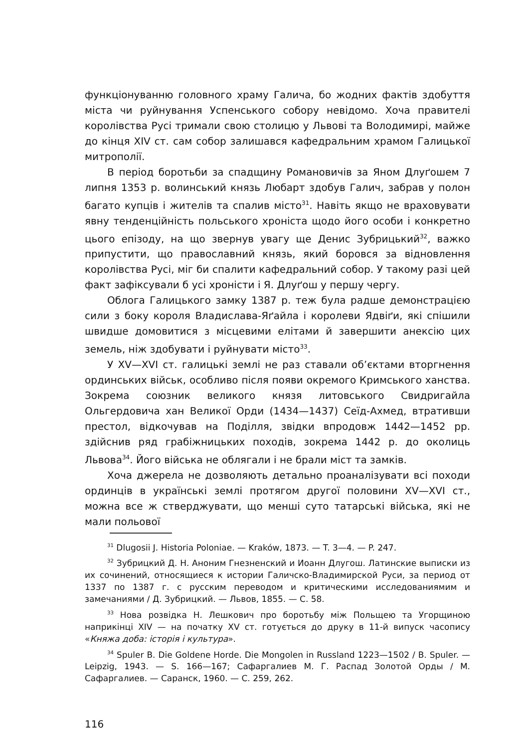функціонуванню головного храму Галича, бо жодних фактів здобуття міста чи руйнування Успенського собору невідомо. Хоча правителі королівства Русі тримали свою столицю у Львові та Володимирі, майже до кінця XIV ст. сам собор залишався кафедральним храмом Галицької митрополії.
В період боротьби за спадщину Романовичів за Яном Длуґошем 7 липня 1353 р. волинський князь Любарт здобув Галич, забрав у полон багато купців і жителів та спалив місто<sup>31</sup>. Навіть якщо не враховувати явну тенденційність польського хроніста щодо його особи і конкретно цього епізоду, на що звернув увагу ще Денис Зубрицький<sup>32</sup>, важко припустити, що православний князь, який боровся за відновлення королівства Русі, міг би спалити кафедральний собор. У такому разі цей факт зафіксували б усі хроністи і Я. Длуґош у першу чергу.
Облога Галицького замку 1387 р. теж була радше демонстрацією сили з боку короля Владислава-Яґайла і королеви Ядвіґи, які спішили швидше домовитися з місцевими елітами й завершити анексію цих земель, ніж здобувати і руйнувати місто<sup>33</sup>.
У XV—XVI ст. галицькі землі не раз ставали об’єктами вторгнення ординських військ, особливо після появи окремого Кримського ханства. Зокрема союзник великого князя литовського Свидригайла Ольгердовича хан Великої Орди (1434—1437) Сеїд-Ахмед, втративши престол, відкочував на Поділля, звідки впродовж 1442—1452 рр. здійснив ряд грабіжницьких походів, зокрема 1442 р. до околиць Львова<sup>34</sup>. Його війська не облягали і не брали міст та замків.
Хоча джерела не дозволяють детально проаналізувати всі походи ординців в українські землі протягом другої половини XV—XVI ст., можна все ж стверджувати, що менші суто татарські війська, які не мали польової
<sup>31</sup> Dlugosii J. Historia Poloniae. — Kraków, 1873. — T. 3—4. — P. 247.
<sup>32</sup> Зубрицкий Д. Н. Аноним Гнезненский и Иоанн Длугош. Латинские выписки из их сочинений, относящиеся к истории Галичско-Владимирской Руси, за период от 1337 по 1387 г. с русским переводом и критическими исследованиямим и замечаниями / Д. Зубрицкий. — Львов, 1855. — С. 58.
<sup>33</sup> Нова розвідка Н. Лешкович про боротьбу між Польщею та Угорщиною наприкінці XIV — на початку XV ст. готується до друку в 11-й випуск часопису «Княжа доба: історія і культура».
<sup>34</sup> Spuler B. Die Goldene Horde. Die Mongolen in Russland 1223—1502 / B. Spuler. — Leipzig, 1943. — S. 166—167; Сафаргалиев М. Г. Распад Золотой Орды / М. Сафаргалиев. — Саранск, 1960. — С. 259, 262.
116